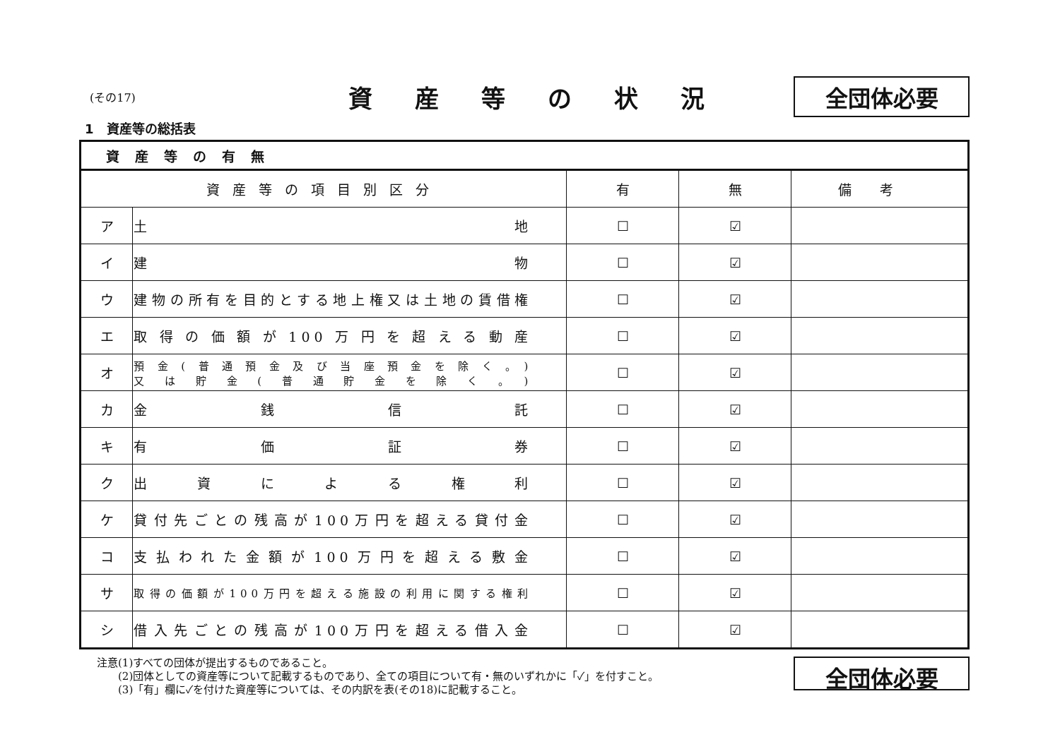(その17)
資産等の状況
全団体必要
1　資産等の総括表
| 資産等の有無 | | | | |
| --- | --- | --- | --- | --- |
| 資産等の項目別区分 | | 有 | 無 | 備考 |
| ア | 土 地 | ☐ | ☑ | |
| イ | 建 物 | ☐ | ☑ | |
| ウ | 建物の所有を目的とする地上権又は土地の賃借権 | ☐ | ☑ | |
| エ | 取得の価額が100万円を超える動産 | ☐ | ☑ | |
| オ | 預金(普通預金及び当座預金を除く。) 又は貯金(普通貯金を除く。) | ☐ | ☑ | |
| カ | 金 銭 信 託 | ☐ | ☑ | |
| キ | 有 価 証 券 | ☐ | ☑ | |
| ク | 出 資 に よ る 権 利 | ☐ | ☑ | |
| ケ | 貸付先ごとの残高が100万円を超える貸付金 | ☐ | ☑ | |
| コ | 支払われた金額が100万円を超える敷金 | ☐ | ☑ | |
| サ | 取得の価額が100万円を超える施設の利用に関する権利 | ☐ | ☑ | |
| シ | 借入先ごとの残高が100万円を超える借入金 | ☐ | ☑ | |
注意(1)すべての団体が提出するものであること。
　　(2)団体としての資産等について記載するものであり、全ての項目について有・無のいずれかに「✓」を付すこと。
　　(3)「有」欄に✓を付けた資産等については、その内訳を表(その18)に記載すること。
全団体必要